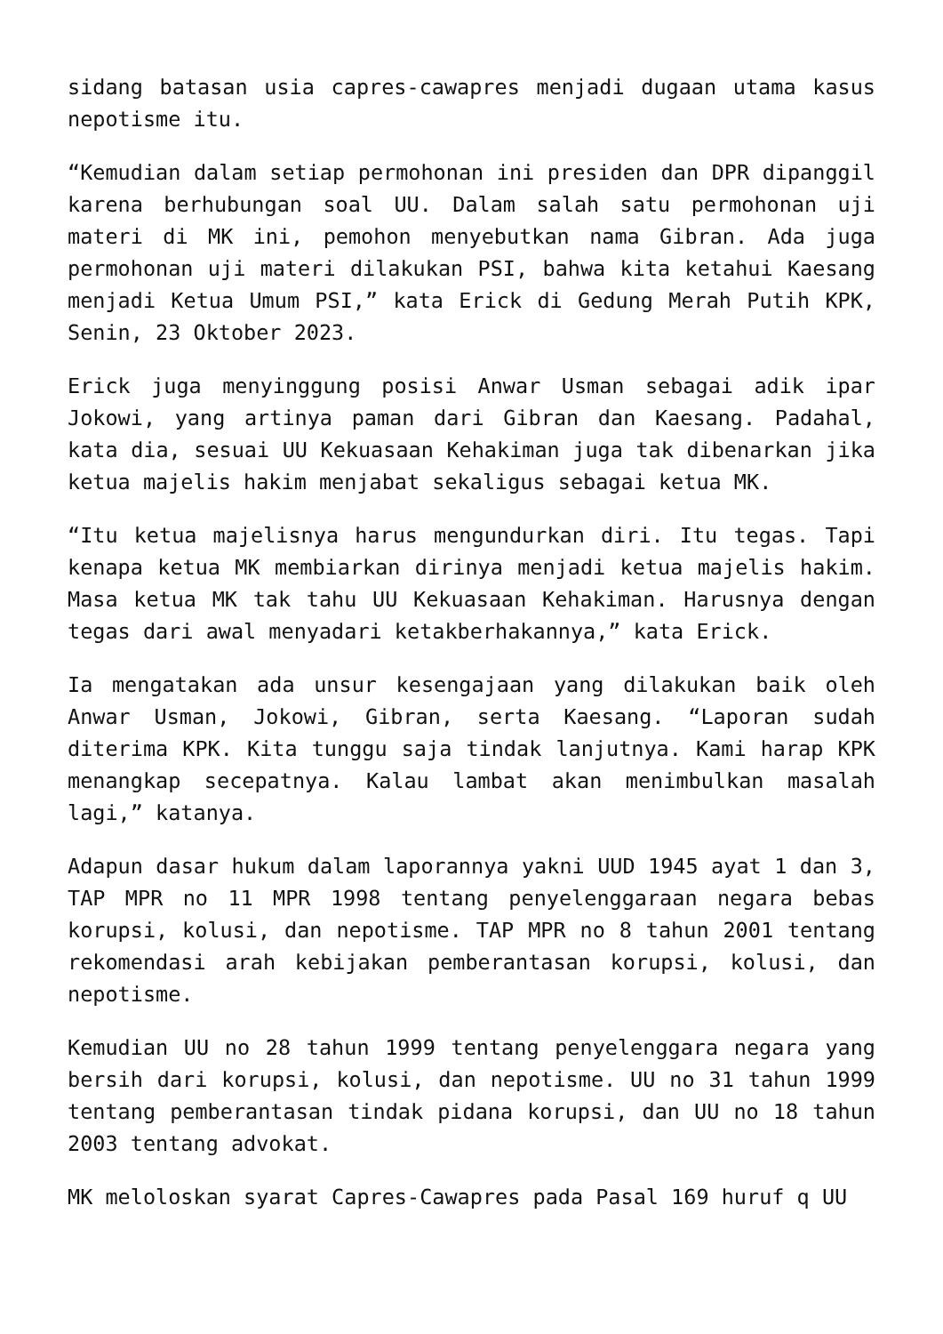sidang batasan usia capres-cawapres menjadi dugaan utama kasus nepotisme itu.
“Kemudian dalam setiap permohonan ini presiden dan DPR dipanggil karena berhubungan soal UU. Dalam salah satu permohonan uji materi di MK ini, pemohon menyebutkan nama Gibran. Ada juga permohonan uji materi dilakukan PSI, bahwa kita ketahui Kaesang menjadi Ketua Umum PSI,” kata Erick di Gedung Merah Putih KPK, Senin, 23 Oktober 2023.
Erick juga menyinggung posisi Anwar Usman sebagai adik ipar Jokowi, yang artinya paman dari Gibran dan Kaesang. Padahal, kata dia, sesuai UU Kekuasaan Kehakiman juga tak dibenarkan jika ketua majelis hakim menjabat sekaligus sebagai ketua MK.
“Itu ketua majelisnya harus mengundurkan diri. Itu tegas. Tapi kenapa ketua MK membiarkan dirinya menjadi ketua majelis hakim. Masa ketua MK tak tahu UU Kekuasaan Kehakiman. Harusnya dengan tegas dari awal menyadari ketakberhakannya,” kata Erick.
Ia mengatakan ada unsur kesengajaan yang dilakukan baik oleh Anwar Usman, Jokowi, Gibran, serta Kaesang. “Laporan sudah diterima KPK. Kita tunggu saja tindak lanjutnya. Kami harap KPK menangkap secepatnya. Kalau lambat akan menimbulkan masalah lagi,” katanya.
Adapun dasar hukum dalam laporannya yakni UUD 1945 ayat 1 dan 3, TAP MPR no 11 MPR 1998 tentang penyelenggaraan negara bebas korupsi, kolusi, dan nepotisme. TAP MPR no 8 tahun 2001 tentang rekomendasi arah kebijakan pemberantasan korupsi, kolusi, dan nepotisme.
Kemudian UU no 28 tahun 1999 tentang penyelenggara negara yang bersih dari korupsi, kolusi, dan nepotisme. UU no 31 tahun 1999 tentang pemberantasan tindak pidana korupsi, dan UU no 18 tahun 2003 tentang advokat.
MK meloloskan syarat Capres-Cawapres pada Pasal 169 huruf q UU